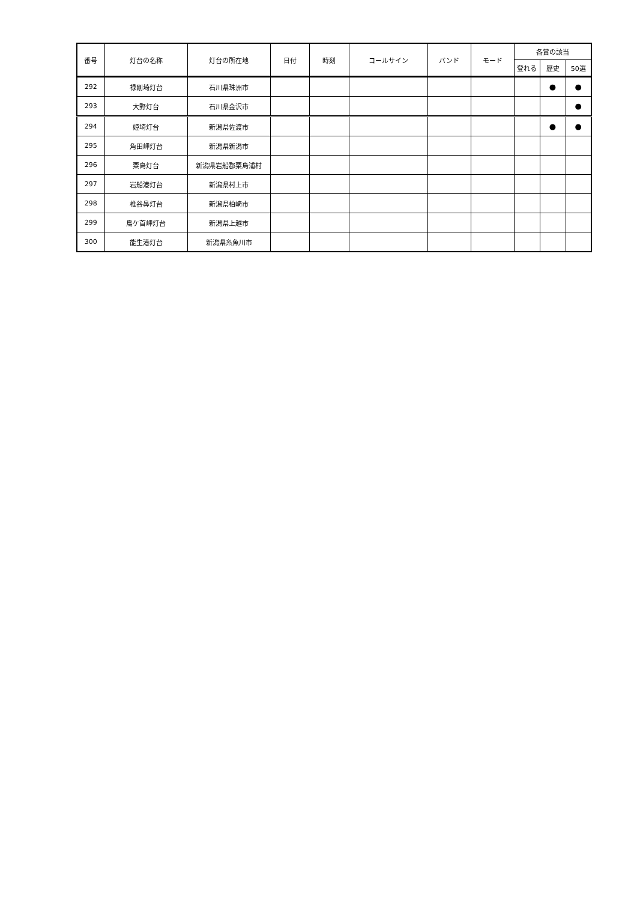| 番号 | 灯台の名称 | 灯台の所在地 | 日付 | 時刻 | コールサイン | バンド | モード | 各賞の該当 | | |
| --- | --- | --- | --- | --- | --- | --- | --- | --- | --- | --- |
| | | | | | | | | 登れる | 歴史 | 50選 |
| 292 | 禄剛埼灯台 | 石川県珠洲市 | | | | | | | ● | ● |
| 293 | 大野灯台 | 石川県金沢市 | | | | | | | | ● |
| 294 | 姫埼灯台 | 新潟県佐渡市 | | | | | | | ● | ● |
| 295 | 角田岬灯台 | 新潟県新潟市 | | | | | | | | |
| 296 | 粟島灯台 | 新潟県岩船郡粟島浦村 | | | | | | | | |
| 297 | 岩船港灯台 | 新潟県村上市 | | | | | | | | |
| 298 | 椎谷鼻灯台 | 新潟県柏崎市 | | | | | | | | |
| 299 | 鳥ケ首岬灯台 | 新潟県上越市 | | | | | | | | |
| 300 | 能生港灯台 | 新潟県糸魚川市 | | | | | | | | |